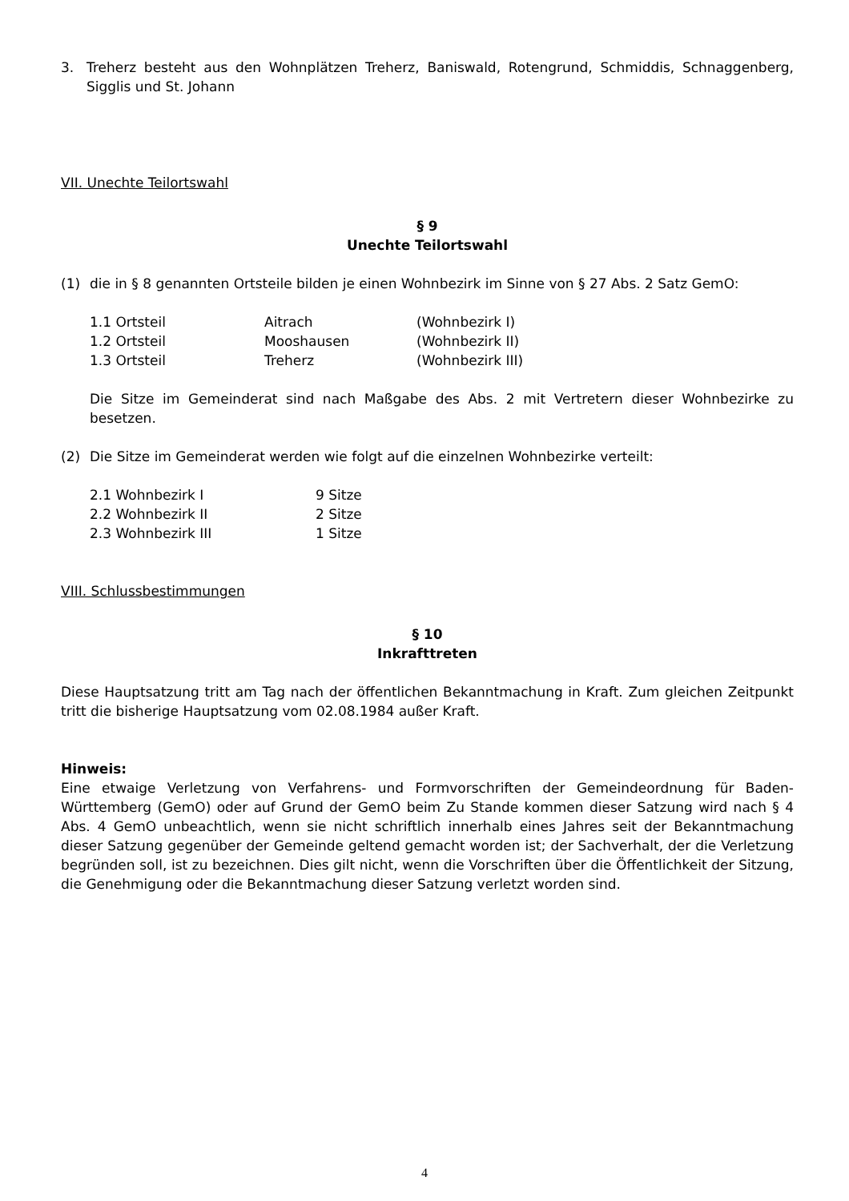3. Treherz besteht aus den Wohnplätzen Treherz, Baniswald, Rotengrund, Schmiddis, Schnaggenberg, Sigglis und St. Johann
VII. Unechte Teilortswahl
§ 9
Unechte Teilortswahl
(1) die in § 8 genannten Ortsteile bilden je einen Wohnbezirk im Sinne von § 27 Abs. 2 Satz GemO:
| 1.1 Ortsteil | Aitrach | (Wohnbezirk I) |
| 1.2 Ortsteil | Mooshausen | (Wohnbezirk II) |
| 1.3 Ortsteil | Treherz | (Wohnbezirk III) |
Die Sitze im Gemeinderat sind nach Maßgabe des Abs. 2 mit Vertretern dieser Wohnbezirke zu besetzen.
(2) Die Sitze im Gemeinderat werden wie folgt auf die einzelnen Wohnbezirke verteilt:
| 2.1 Wohnbezirk I | 9 Sitze |
| 2.2 Wohnbezirk II | 2 Sitze |
| 2.3 Wohnbezirk III | 1 Sitze |
VIII. Schlussbestimmungen
§ 10
Inkrafttreten
Diese Hauptsatzung tritt am Tag nach der öffentlichen Bekanntmachung in Kraft. Zum gleichen Zeitpunkt tritt die bisherige Hauptsatzung vom 02.08.1984 außer Kraft.
Hinweis:
Eine etwaige Verletzung von Verfahrens- und Formvorschriften der Gemeindeordnung für Baden-Württemberg (GemO) oder auf Grund der GemO beim Zu Stande kommen dieser Satzung wird nach § 4 Abs. 4 GemO unbeachtlich, wenn sie nicht schriftlich innerhalb eines Jahres seit der Bekanntmachung dieser Satzung gegenüber der Gemeinde geltend gemacht worden ist; der Sachverhalt, der die Verletzung begründen soll, ist zu bezeichnen. Dies gilt nicht, wenn die Vorschriften über die Öffentlichkeit der Sitzung, die Genehmigung oder die Bekanntmachung dieser Satzung verletzt worden sind.
4